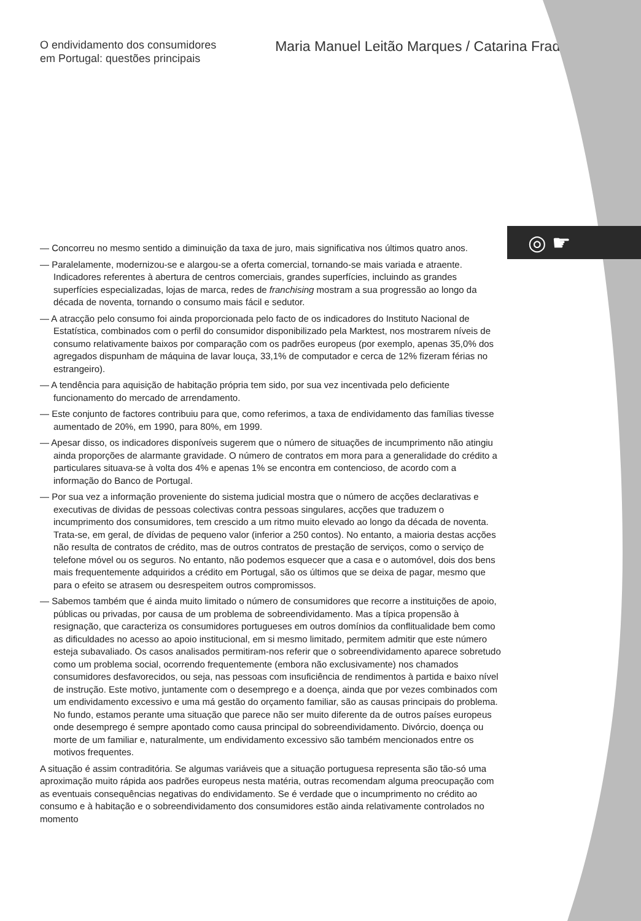◎ ☛
O endividamento dos consumidores
em Portugal: questões principais
Maria Manuel Leitão Marques / Catarina Frade
— Concorreu no mesmo sentido a diminuição da taxa de juro, mais significativa nos últimos quatro anos.
— Paralelamente, modernizou-se e alargou-se a oferta comercial, tornando-se mais variada e atraente. Indicadores referentes à abertura de centros comerciais, grandes superfícies, incluindo as grandes superfícies especializadas, lojas de marca, redes de franchising mostram a sua progressão ao longo da década de noventa, tornando o consumo mais fácil e sedutor.
— A atracção pelo consumo foi ainda proporcionada pelo facto de os indicadores do Instituto Nacional de Estatística, combinados com o perfil do consumidor disponibilizado pela Marktest, nos mostrarem níveis de consumo relativamente baixos por comparação com os padrões europeus (por exemplo, apenas 35,0% dos agregados dispunham de máquina de lavar louça, 33,1% de computador e cerca de 12% fizeram férias no estrangeiro).
— A tendência para aquisição de habitação própria tem sido, por sua vez incentivada pelo deficiente funcionamento do mercado de arrendamento.
— Este conjunto de factores contribuiu para que, como referimos, a taxa de endividamento das famílias tivesse aumentado de 20%, em 1990, para 80%, em 1999.
— Apesar disso, os indicadores disponíveis sugerem que o número de situações de incumprimento não atingiu ainda proporções de alarmante gravidade. O número de contratos em mora para a generalidade do crédito a particulares situava-se à volta dos 4% e apenas 1% se encontra em contencioso, de acordo com a informação do Banco de Portugal.
— Por sua vez a informação proveniente do sistema judicial mostra que o número de acções declarativas e executivas de dividas de pessoas colectivas contra pessoas singulares, acções que traduzem o incumprimento dos consumidores, tem crescido a um ritmo muito elevado ao longo da década de noventa. Trata-se, em geral, de dívidas de pequeno valor (inferior a 250 contos). No entanto, a maioria destas acções não resulta de contratos de crédito, mas de outros contratos de prestação de serviços, como o serviço de telefone móvel ou os seguros. No entanto, não podemos esquecer que a casa e o automóvel, dois dos bens mais frequentemente adquiridos a crédito em Portugal, são os últimos que se deixa de pagar, mesmo que para o efeito se atrasem ou desrespeitem outros compromissos.
— Sabemos também que é ainda muito limitado o número de consumidores que recorre a instituições de apoio, públicas ou privadas, por causa de um problema de sobreendividamento. Mas a típica propensão à resignação, que caracteriza os consumidores portugueses em outros domínios da conflitualidade bem como as dificuldades no acesso ao apoio institucional, em si mesmo limitado, permitem admitir que este número esteja subavaliado. Os casos analisados permitiram-nos referir que o sobreendividamento aparece sobretudo como um problema social, ocorrendo frequentemente (embora não exclusivamente) nos chamados consumidores desfavorecidos, ou seja, nas pessoas com insuficiência de rendimentos à partida e baixo nível de instrução. Este motivo, juntamente com o desemprego e a doença, ainda que por vezes combinados com um endividamento excessivo e uma má gestão do orçamento familiar, são as causas principais do problema. No fundo, estamos perante uma situação que parece não ser muito diferente da de outros países europeus onde desemprego é sempre apontado como causa principal do sobreendividamento. Divórcio, doença ou morte de um familiar e, naturalmente, um endividamento excessivo são também mencionados entre os motivos frequentes.
A situação é assim contraditória. Se algumas variáveis que a situação portuguesa representa são tão-só uma aproximação muito rápida aos padrões europeus nesta matéria, outras recomendam alguma preocupação com as eventuais consequências negativas do endividamento. Se é verdade que o incumprimento no crédito ao consumo e à habitação e o sobreendividamento dos consumidores estão ainda relativamente controlados no momento